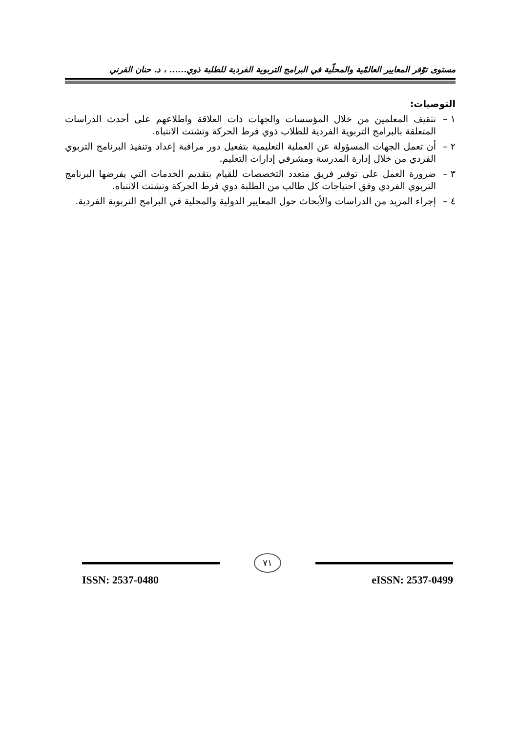مستوى توّفر المعايير العالمّية والمحلّية في البرامج التربوية الفردية للطلبة ذوي...... ، د. حنان القرني
التوصيات:
١ – تثقيف المعلمين من خلال المؤسسات والجهات ذات العلاقة واطلاعهم على أحدث الدراسات المتعلقة بالبرامج التربوية الفردية للطلاب ذوي فرط الحركة وتشتت الانتباه.
٢ – أن تعمل الجهات المسؤولة عن العملية التعليمية بتفعيل دور مراقبة إعداد وتنفيذ البرنامج التربوي الفردي من خلال إدارة المدرسة ومشرفي إدارات التعليم.
٣ – ضرورة العمل على توفير فريق متعدد التخصصات للقيام بتقديم الخدمات التي يفرضها البرنامج التربوي الفردي وفق احتياجات كل طالب من الطلبة ذوي فرط الحركة وتشتت الانتباه.
٤ – إجراء المزيد من الدراسات والأبحاث حول المعايير الدولية والمحلية في البرامج التربوية الفردية.
٧١
ISSN: 2537-0480 eISSN: 2537-0499